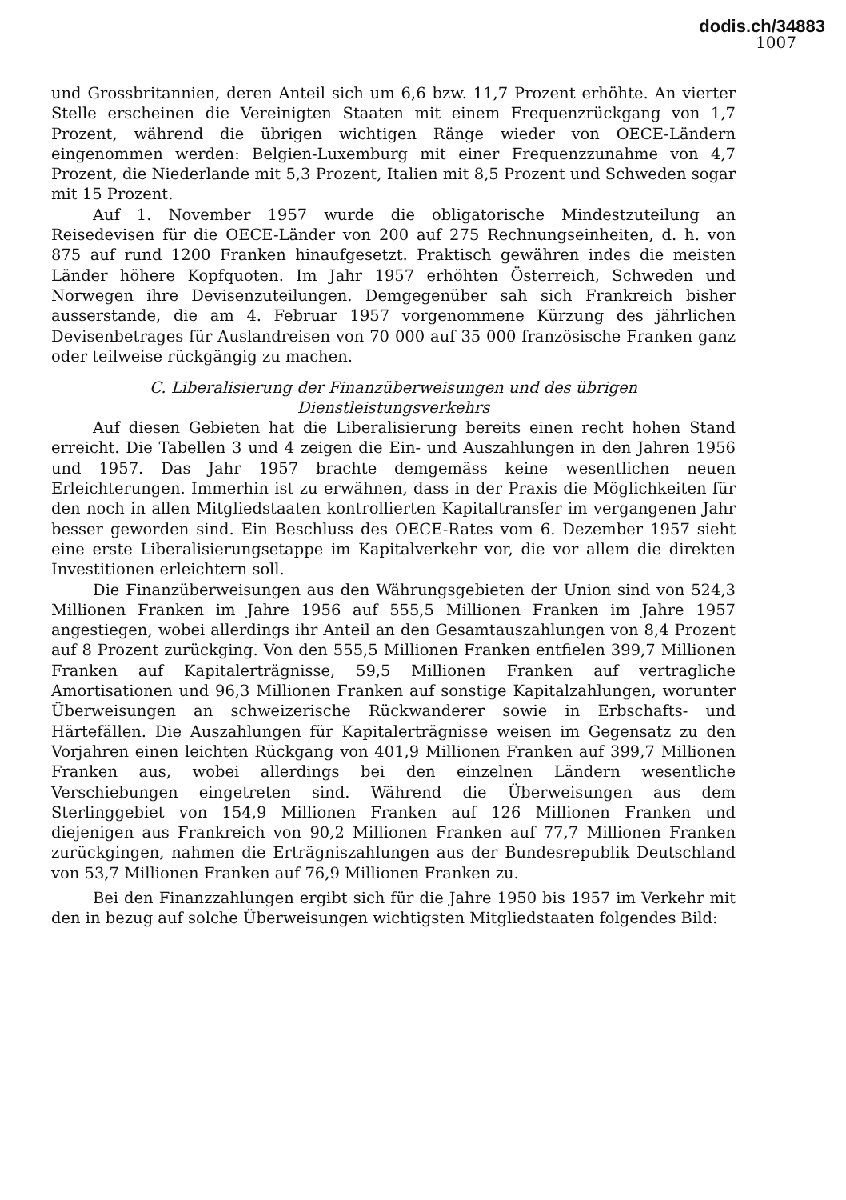dodis.ch/34883
1007
und Grossbritannien, deren Anteil sich um 6,6 bzw. 11,7 Prozent erhöhte. An vierter Stelle erscheinen die Vereinigten Staaten mit einem Frequenzrückgang von 1,7 Prozent, während die übrigen wichtigen Ränge wieder von OECE-Ländern eingenommen werden: Belgien-Luxemburg mit einer Frequenzzunahme von 4,7 Prozent, die Niederlande mit 5,3 Prozent, Italien mit 8,5 Prozent und Schweden sogar mit 15 Prozent.
Auf 1. November 1957 wurde die obligatorische Mindestzuteilung an Reisedevisen für die OECE-Länder von 200 auf 275 Rechnungseinheiten, d. h. von 875 auf rund 1200 Franken hinaufgesetzt. Praktisch gewähren indes die meisten Länder höhere Kopfquoten. Im Jahr 1957 erhöhten Österreich, Schweden und Norwegen ihre Devisenzuteilungen. Demgegenüber sah sich Frankreich bisher ausserstande, die am 4. Februar 1957 vorgenommene Kürzung des jährlichen Devisenbetrages für Auslandreisen von 70 000 auf 35 000 französische Franken ganz oder teilweise rückgängig zu machen.
C. Liberalisierung der Finanzüberweisungen und des übrigen
Dienstleistungsverkehrs
Auf diesen Gebieten hat die Liberalisierung bereits einen recht hohen Stand erreicht. Die Tabellen 3 und 4 zeigen die Ein- und Auszahlungen in den Jahren 1956 und 1957. Das Jahr 1957 brachte demgemäss keine wesentlichen neuen Erleichterungen. Immerhin ist zu erwähnen, dass in der Praxis die Möglichkeiten für den noch in allen Mitgliedstaaten kontrollierten Kapitaltransfer im vergangenen Jahr besser geworden sind. Ein Beschluss des OECE-Rates vom 6. Dezember 1957 sieht eine erste Liberalisierungsetappe im Kapitalverkehr vor, die vor allem die direkten Investitionen erleichtern soll.
Die Finanzüberweisungen aus den Währungsgebieten der Union sind von 524,3 Millionen Franken im Jahre 1956 auf 555,5 Millionen Franken im Jahre 1957 angestiegen, wobei allerdings ihr Anteil an den Gesamtauszahlungen von 8,4 Prozent auf 8 Prozent zurückging. Von den 555,5 Millionen Franken entfielen 399,7 Millionen Franken auf Kapitalerträgnisse, 59,5 Millionen Franken auf vertragliche Amortisationen und 96,3 Millionen Franken auf sonstige Kapitalzahlungen, worunter Überweisungen an schweizerische Rückwanderer sowie in Erbschafts- und Härtefällen. Die Auszahlungen für Kapitalerträgnisse weisen im Gegensatz zu den Vorjahren einen leichten Rückgang von 401,9 Millionen Franken auf 399,7 Millionen Franken aus, wobei allerdings bei den einzelnen Ländern wesentliche Verschiebungen eingetreten sind. Während die Überweisungen aus dem Sterlinggebiet von 154,9 Millionen Franken auf 126 Millionen Franken und diejenigen aus Frankreich von 90,2 Millionen Franken auf 77,7 Millionen Franken zurückgingen, nahmen die Erträgniszahlungen aus der Bundesrepublik Deutschland von 53,7 Millionen Franken auf 76,9 Millionen Franken zu.
Bei den Finanzzahlungen ergibt sich für die Jahre 1950 bis 1957 im Verkehr mit den in bezug auf solche Überweisungen wichtigsten Mitgliedstaaten folgendes Bild: